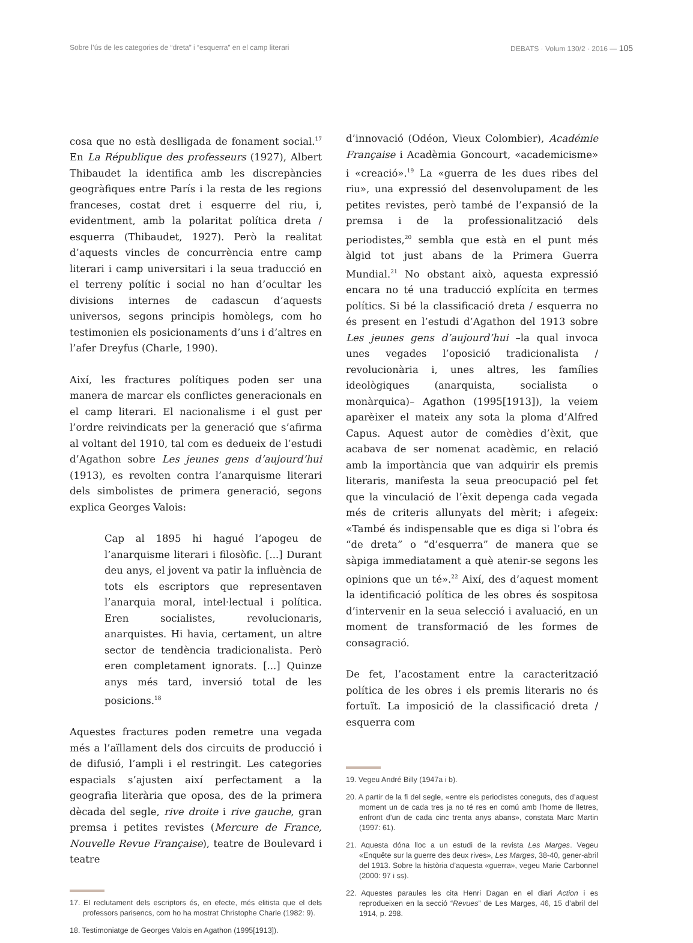Sobre l’ús de les categories de “dreta” i “esquerra” en el camp literari DEBATS · Volum 130/2 · 2016 — 105
cosa que no està deslligada de fonament social.<sup>17</sup> En La République des professeurs (1927), Albert Thibaudet la identifica amb les discrepàncies geogràfiques entre París i la resta de les regions franceses, costat dret i esquerre del riu, i, evidentment, amb la polaritat política dreta / esquerra (Thibaudet, 1927). Però la realitat d’aquests vincles de concurrència entre camp literari i camp universitari i la seua traducció en el terreny polític i social no han d’ocultar les divisions internes de cadascun d’aquests universos, segons principis homòlegs, com ho testimonien els posicionaments d’uns i d’altres en l’afer Dreyfus (Charle, 1990).
Així, les fractures polítiques poden ser una manera de marcar els conflictes generacionals en el camp literari. El nacionalisme i el gust per l’ordre reivindicats per la generació que s’afirma al voltant del 1910, tal com es dedueix de l’estudi d’Agathon sobre Les jeunes gens d’aujourd’hui (1913), es revolten contra l’anarquisme literari dels simbolistes de primera generació, segons explica Georges Valois:
Cap al 1895 hi hagué l’apogeu de l’anarquisme literari i filosòfic. [...] Durant deu anys, el jovent va patir la influència de tots els escriptors que representaven l’anarquia moral, intel·lectual i política. Eren socialistes, revolucionaris, anarquistes. Hi havia, certament, un altre sector de tendència tradicionalista. Però eren completament ignorats. [...] Quinze anys més tard, inversió total de les posicions.<sup>18</sup>
Aquestes fractures poden remetre una vegada més a l’aïllament dels dos circuits de producció i de difusió, l’ampli i el restringit. Les categories espacials s’ajusten així perfectament a la geografia literària que oposa, des de la primera dècada del segle, rive droite i rive gauche, gran premsa i petites revistes (Mercure de France, Nouvelle Revue Française), teatre de Boulevard i teatre
17. El reclutament dels escriptors és, en efecte, més elitista que el dels professors parisencs, com ho ha mostrat Christophe Charle (1982: 9).
18. Testimoniatge de Georges Valois en Agathon (1995[1913]).
d’innovació (Odéon, Vieux Colombier), Académie Française i Acadèmia Goncourt, «academicisme» i «creació».<sup>19</sup> La «guerra de les dues ribes del riu», una expressió del desenvolupament de les petites revistes, però també de l’expansió de la premsa i de la professionalització dels periodistes,<sup>20</sup> sembla que està en el punt més àlgid tot just abans de la Primera Guerra Mundial.<sup>21</sup> No obstant això, aquesta expressió encara no té una traducció explícita en termes polítics. Si bé la classificació dreta / esquerra no és present en l’estudi d’Agathon del 1913 sobre Les jeunes gens d’aujourd’hui –la qual invoca unes vegades l’oposició tradicionalista / revolucionària i, unes altres, les famílies ideològiques (anarquista, socialista o monàrquica)– Agathon (1995[1913]), la veiem aparèixer el mateix any sota la ploma d’Alfred Capus. Aquest autor de comèdies d’èxit, que acabava de ser nomenat acadèmic, en relació amb la importància que van adquirir els premis literaris, manifesta la seua preocupació pel fet que la vinculació de l’èxit depenga cada vegada més de criteris allunyats del mèrit; i afegeix: «També és indispensable que es diga si l’obra és “de dreta” o “d’esquerra” de manera que se sàpiga immediatament a què atenir-se segons les opinions que un té».<sup>22</sup> Així, des d’aquest moment la identificació política de les obres és sospitosa d’intervenir en la seua selecció i avaluació, en un moment de transformació de les formes de consagració.
De fet, l’acostament entre la caracterització política de les obres i els premis literaris no és fortuït. La imposició de la classificació dreta / esquerra com
19. Vegeu André Billy (1947a i b).
20. A partir de la fi del segle, «entre els periodistes coneguts, des d’aquest moment un de cada tres ja no té res en comú amb l’home de lletres, enfront d’un de cada cinc trenta anys abans», constata Marc Martin (1997: 61).
21. Aquesta dóna lloc a un estudi de la revista Les Marges. Vegeu «Enquête sur la guerre des deux rives», Les Marges, 38-40, gener-abril del 1913. Sobre la història d’aquesta «guerra», vegeu Marie Carbonnel (2000: 97 i ss).
22. Aquestes paraules les cita Henri Dagan en el diari Action i es reprodueixen en la secció “Revues” de Les Marges, 46, 15 d’abril del 1914, p. 298.